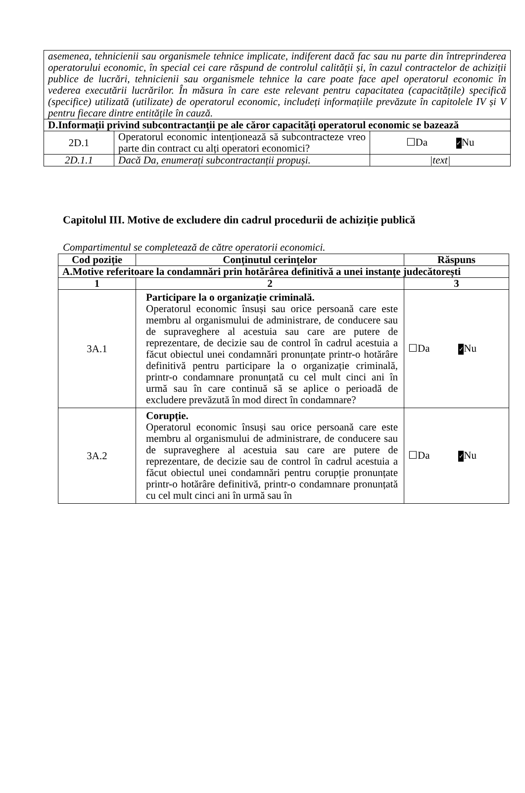| asemenea, tehnicienii sau organismele tehnice implicate, indiferent dacă fac sau nu parte din întreprinderea operatorului economic, în special cei care răspund de controlul calității și, în cazul contractelor de achiziții publice de lucrări, tehnicienii sau organismele tehnice la care poate face apel operatorul economic în vederea executării lucrărilor. În măsura în care este relevant pentru capacitatea (capacitățile) specifică (specifice) utilizată (utilizate) de operatorul economic, includeți informațiile prevăzute în capitolele IV și V pentru fiecare dintre entitățile în cauză. | | |
| D.Informații privind subcontractanții pe ale căror capacități operatorul economic se bazează | | |
| 2D.1 | Operatorul economic intenționează să subcontracteze vreo parte din contract cu alți operatori economici? | ☐Da ✓ Nu |
| 2D.1.1 | Dacă Da, enumerați subcontractanții propuși. | /text/ |
Capitolul III. Motive de excludere din cadrul procedurii de achiziție publică
Compartimentul se completează de către operatorii economici.
| Cod poziție | Conținutul cerințelor | Răspuns |
| --- | --- | --- |
| A.Motive referitoare la condamnări prin hotărârea definitivă a unei instanțe judecătorești | | |
| 1 | 2 | 3 |
| 3A.1 | Participare la o organizație criminală. Operatorul economic însuși sau orice persoană care este membru al organismului de administrare, de conducere sau de supraveghere al acestuia sau care are putere de reprezentare, de decizie sau de control în cadrul acestuia a făcut obiectul unei condamnări pronunțate printr-o hotărâre definitivă pentru participare la o organizație criminală, printr-o condamnare pronunțată cu cel mult cinci ani în urmă sau în care continuă să se aplice o perioadă de excludere prevăzută în mod direct în condamnare? | ☐Da ✓ Nu |
| 3A.2 | Corupție. Operatorul economic însuși sau orice persoană care este membru al organismului de administrare, de conducere sau de supraveghere al acestuia sau care are putere de reprezentare, de decizie sau de control în cadrul acestuia a făcut obiectul unei condamnări pentru corupție pronunțate printr-o hotărâre definitivă, printr-o condamnare pronunțată cu cel mult cinci ani în urmă sau în | ☐Da ✓ Nu |